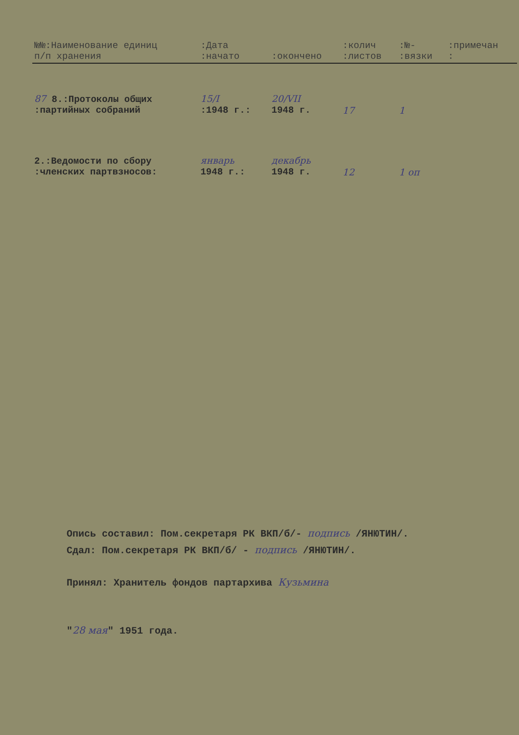| №№:Наименование единиц п/п хранения | :Дата :начато | :окончено | :колич :листов | :№- :вязки | :примечан : |
| --- | --- | --- | --- | --- | --- |
| 87 8.:Протоколы общих :партийных собраний | 15/I :1948 г.: | 20/VII 1948 г. | 17 | 1 | |
| 2.:Ведомости по сбору :членских партвзносов: | январь 1948 г.: | декабрь 1948 г. | 12 | 1 оп | |
Опись составил: Пом.секретаря РК ВКП/б/- подпись /ЯНЮТИН/.
Сдал: Пом.секретаря РК ВКП/б/ - подпись /ЯНЮТИН/.
Принял: Хранитель фондов партархива Кузьмина
"28 мая" 1951 года.